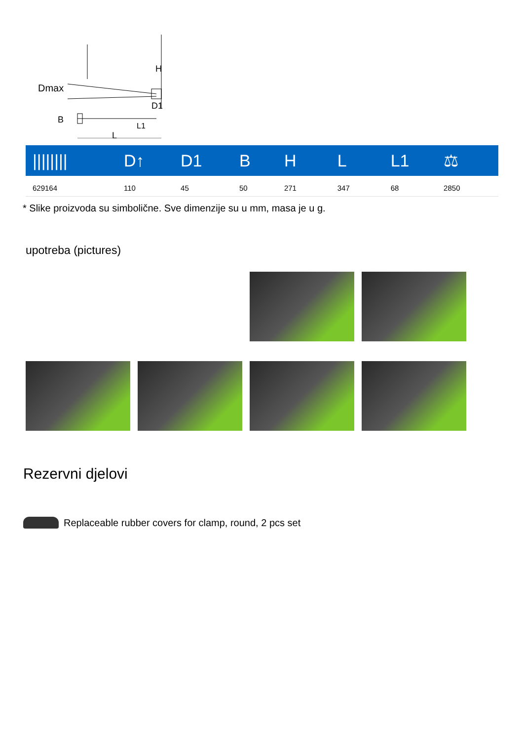Dmax
H
B
D1
L
L1
| //////// | D↑ | D1 | B | H | L | L1 | ⚖ |
| --- | --- | --- | --- | --- | --- | --- | --- |
| 629164 | 110 | 45 | 50 | 271 | 347 | 68 | 2850 |
* Slike proizvoda su simbolične. Sve dimenzije su u mm, masa je u g.
upotreba (pictures)
Rezervni djelovi
Replaceable rubber covers for clamp, round, 2 pcs set